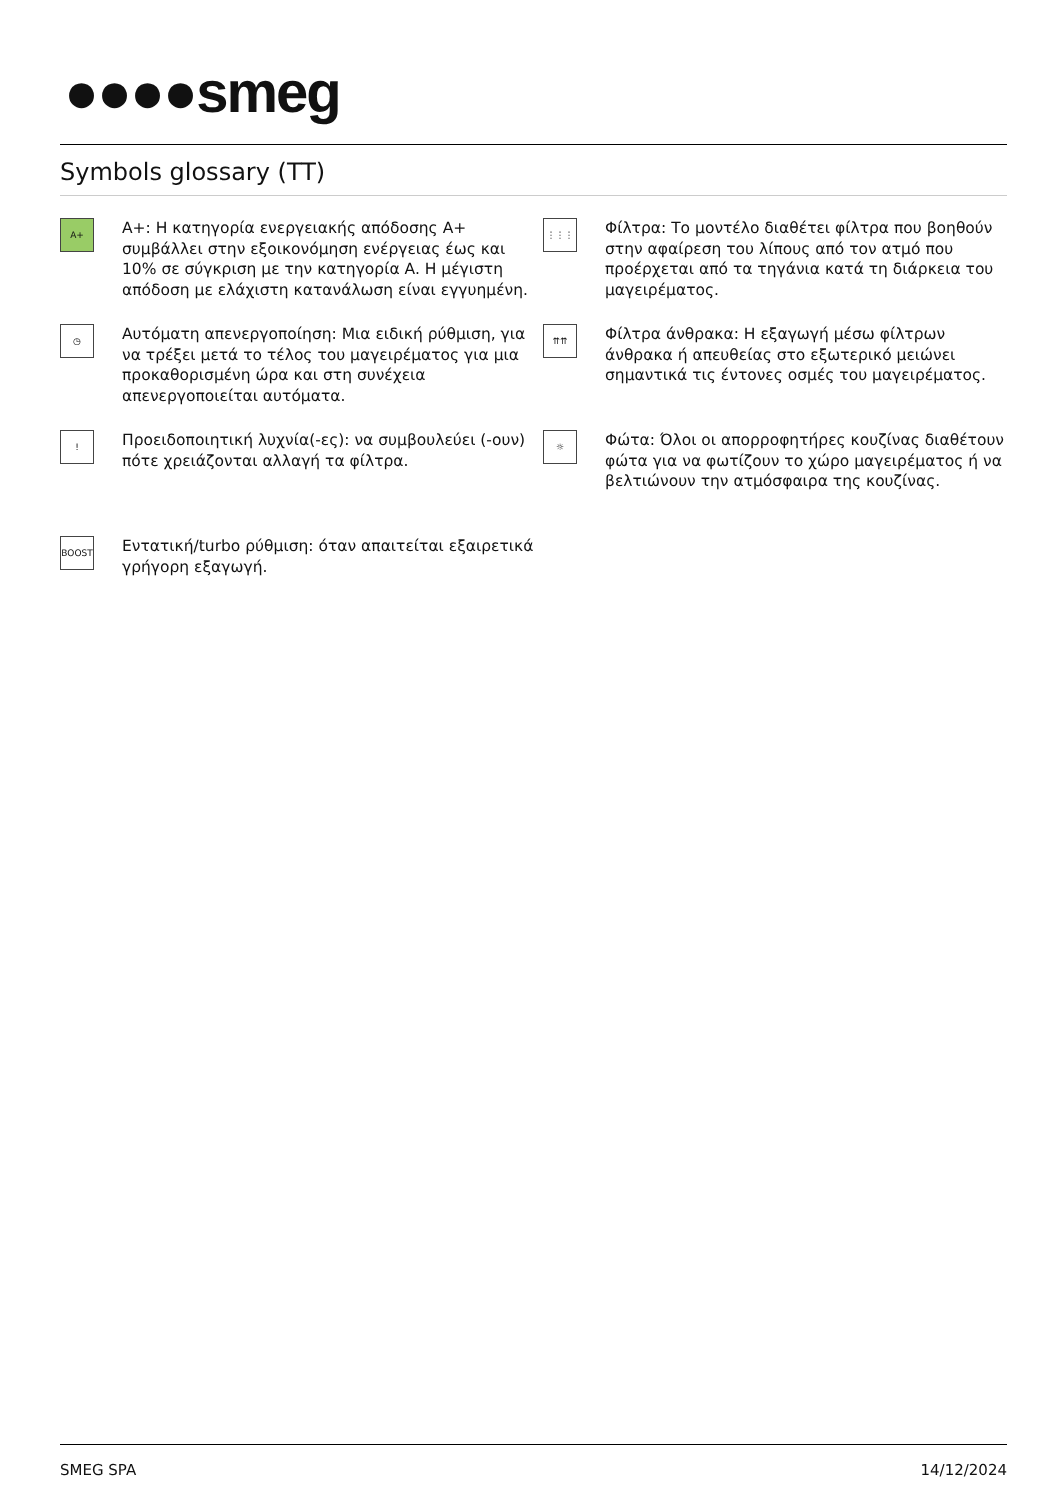●●●●smeg
Symbols glossary (TT)
A+
A+: Η κατηγορία ενεργειακής απόδοσης A+ συμβάλλει στην εξοικονόμηση ενέργειας έως και 10% σε σύγκριση με την κατηγορία A. Η μέγιστη απόδοση με ελάχιστη κατανάλωση είναι εγγυημένη.
⋮⋮⋮
Φίλτρα: Το μοντέλο διαθέτει φίλτρα που βοηθούν στην αφαίρεση του λίπους από τον ατμό που προέρχεται από τα τηγάνια κατά τη διάρκεια του μαγειρέματος.
◷
Αυτόματη απενεργοποίηση: Μια ειδική ρύθμιση, για να τρέξει μετά το τέλος του μαγειρέματος για μια προκαθορισμένη ώρα και στη συνέχεια απενεργοποιείται αυτόματα.
⇈⇈
Φίλτρα άνθρακα: Η εξαγωγή μέσω φίλτρων άνθρακα ή απευθείας στο εξωτερικό μειώνει σημαντικά τις έντονες οσμές του μαγειρέματος.
!
Προειδοποιητική λυχνία(-ες): να συμβουλεύει (-ουν) πότε χρειάζονται αλλαγή τα φίλτρα.
☼
Φώτα: Όλοι οι απορροφητήρες κουζίνας διαθέτουν φώτα για να φωτίζουν το χώρο μαγειρέματος ή να βελτιώνουν την ατμόσφαιρα της κουζίνας.
BOOST
Εντατική/turbo ρύθμιση: όταν απαιτείται εξαιρετικά γρήγορη εξαγωγή.
SMEG SPA 14/12/2024